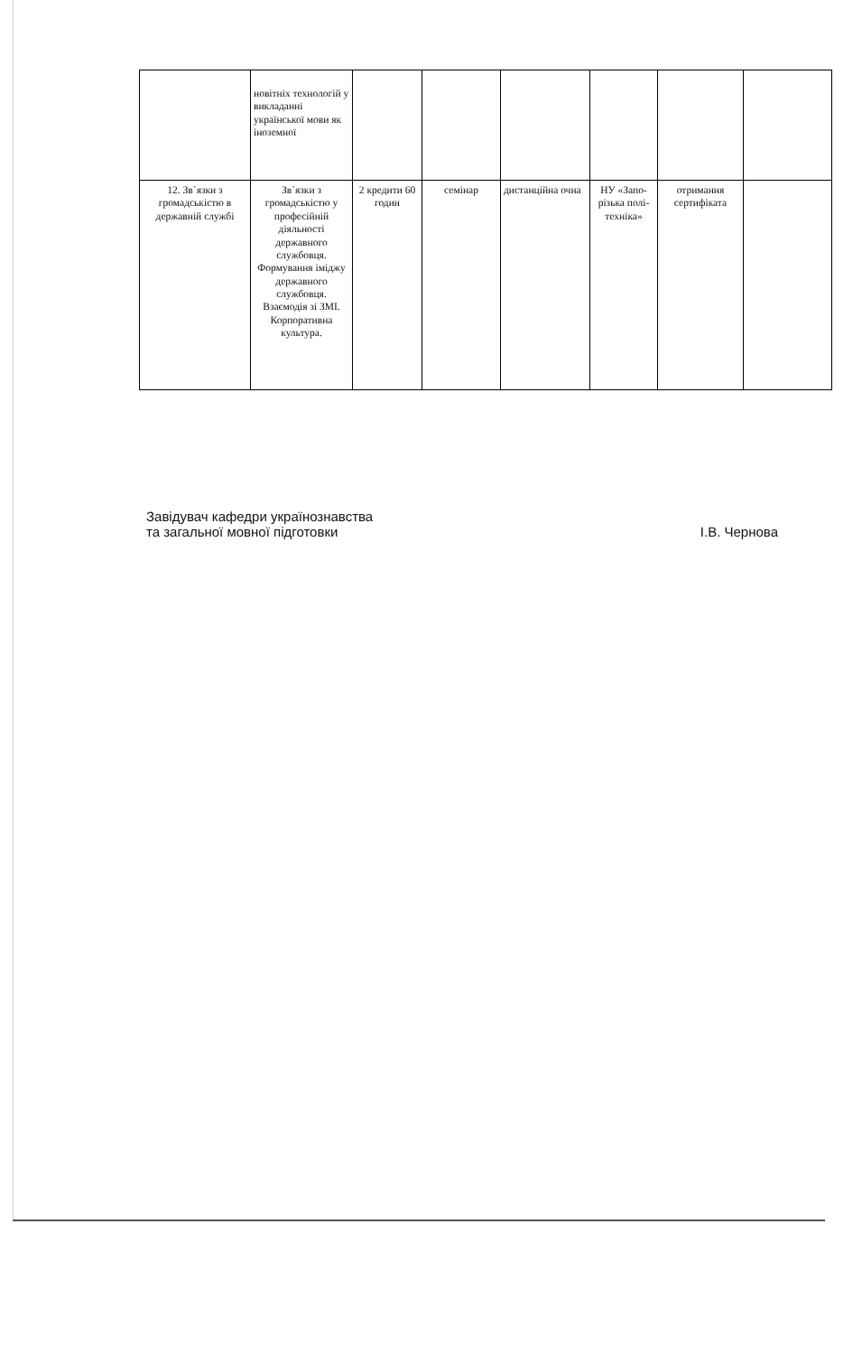| | новітніх технологій у викладанні української мови як іноземної | | | | | | |
| 12. Зв`язки з громадськістю в державній службі | Зв`язки з громадськістю у професійній діяльності державного службовця. Формування іміджу державного службовця. Взаємодія зі ЗМІ. Корпоративна культура. | 2 кредити 60 годин | семінар | дистанційна очна | НУ «Запо-різька полі-техніка» | отримання сертифіката | |
Завідувач кафедри українознавства
та загальної мовної підготовки
І.В. Чернова